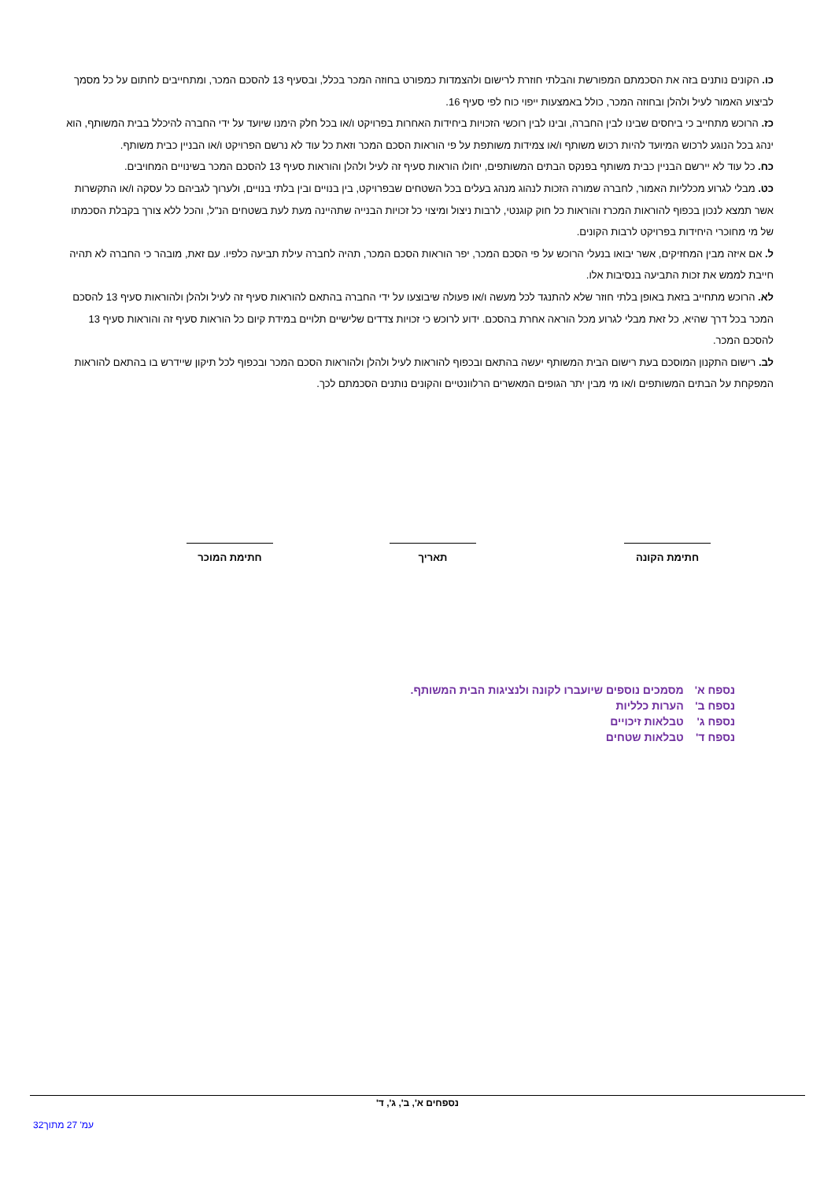כו. הקונים נותנים בזה את הסכמתם המפורשת והבלתי חוזרת לרישום ולהצמדות כמפורט בחוזה המכר בכלל, ובסעיף 13 להסכם המכר, ומתחייבים לחתום על כל מסמך לביצוע האמור לעיל ולהלן ובחוזה המכר, כולל באמצעות ייפוי כוח לפי סעיף 16.
כז. הרוכש מתחייב כי ביחסים שבינו לבין החברה, ובינו לבין רוכשי הזכויות ביחידות האחרות בפרויקט ו/או בכל חלק הימנו שיועד על ידי החברה להיכלל בבית המשותף, הוא ינהג בכל הנוגע לרכוש המיועד להיות רכוש משותף ו/או צמידות משותפת על פי הוראות הסכם המכר וזאת כל עוד לא נרשם הפרויקט ו/או הבניין כבית משותף.
כח. כל עוד לא יירשם הבניין כבית משותף בפנקס הבתים המשותפים, יחולו הוראות סעיף זה לעיל ולהלן והוראות סעיף 13 להסכם המכר בשינויים המחויבים.
כט. מבלי לגרוע מכלליות האמור, לחברה שמורה הזכות לנהוג מנהג בעלים בכל השטחים שבפרויקט, בין בנויים ובין בלתי בנויים, ולערוך לגביהם כל עסקה ו/או התקשרות אשר תמצא לנכון בכפוף להוראות המכרז והוראות כל חוק קוגנטי, לרבות ניצול ומיצוי כל זכויות הבנייה שתהיינה מעת לעת בשטחים הנ"ל, והכל ללא צורך בקבלת הסכמתו של מי מחוכרי היחידות בפרויקט לרבות הקונים.
ל. אם איזה מבין המחזיקים, אשר יבואו בנעלי הרוכש על פי הסכם המכר, יפר הוראות הסכם המכר, תהיה לחברה עילת תביעה כלפיו. עם זאת, מובהר כי החברה לא תהיה חייבת לממש את זכות התביעה בנסיבות אלו.
לא. הרוכש מתחייב בזאת באופן בלתי חוזר שלא להתנגד לכל מעשה ו/או פעולה שיבוצעו על ידי החברה בהתאם להוראות סעיף זה לעיל ולהלן ולהוראות סעיף 13 להסכם המכר בכל דרך שהיא, כל זאת מבלי לגרוע מכל הוראה אחרת בהסכם. ידוע לרוכש כי זכויות צדדים שלישיים תלויים במידת קיום כל הוראות סעיף זה והוראות סעיף 13 להסכם המכר.
לב. רישום התקנון המוסכם בעת רישום הבית המשותף יעשה בהתאם ובכפוף להוראות לעיל ולהלן ולהוראות הסכם המכר ובכפוף לכל תיקון שיידרש בו בהתאם להוראות המפקחת על הבתים המשותפים ו/או מי מבין יתר הגופים המאשרים הרלוונטיים והקונים נותנים הסכמתם לכך.
חתימת המוכר תאריך חתימת הקונה
| נספח א' | מסמכים נוספים שיועברו לקונה ולנציגות הבית המשותף. |
| נספח ב' | הערות כלליות |
| נספח ג' | טבלאות זיכויים |
| נספח ד' | טבלאות שטחים |
נספחים א', ב', ג', ד'
עמ' 27 מתוך32